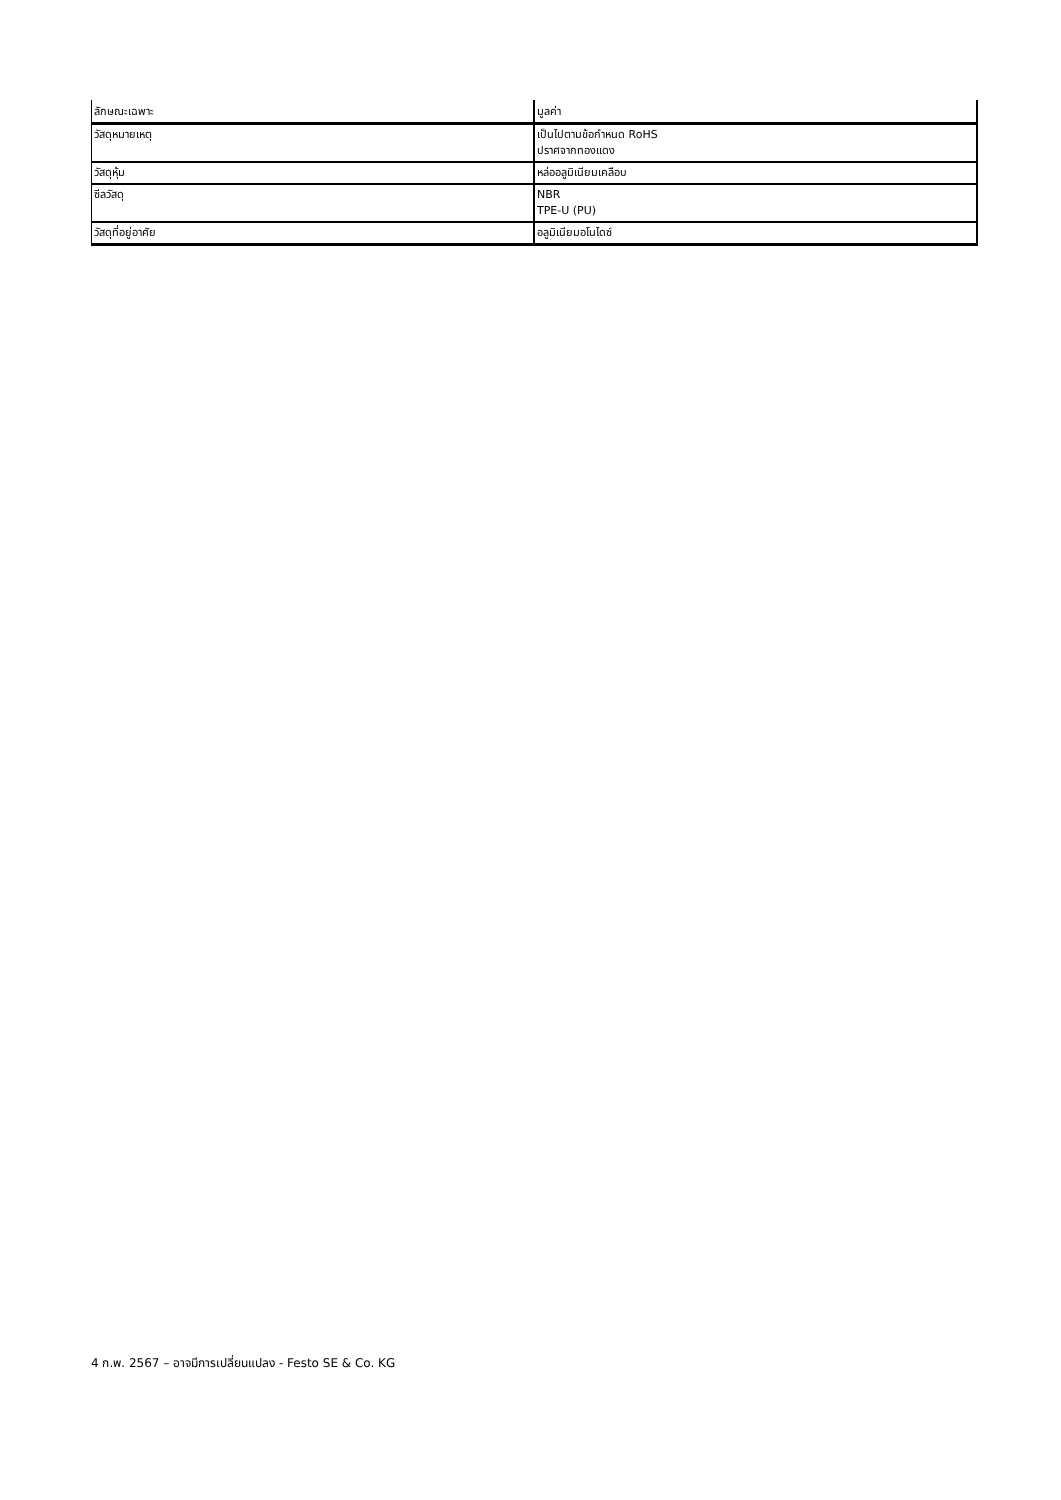| ลักษณะเฉพาะ | มูลค่า |
| --- | --- |
| วัสดุหมายเหตุ | เป็นไปตามข้อกำหนด RoHS ปราศจากทองแดง |
| วัสดุหุ้ม | หล่ออลูมิเนียมเคลือบ |
| ซีลวัสดุ | NBR TPE-U (PU) |
| วัสดุที่อยู่อาศัย | อลูมิเนียมอโนไดซ์ |
4 ก.พ. 2567 – อาจมีการเปลี่ยนแปลง - Festo SE & Co. KG